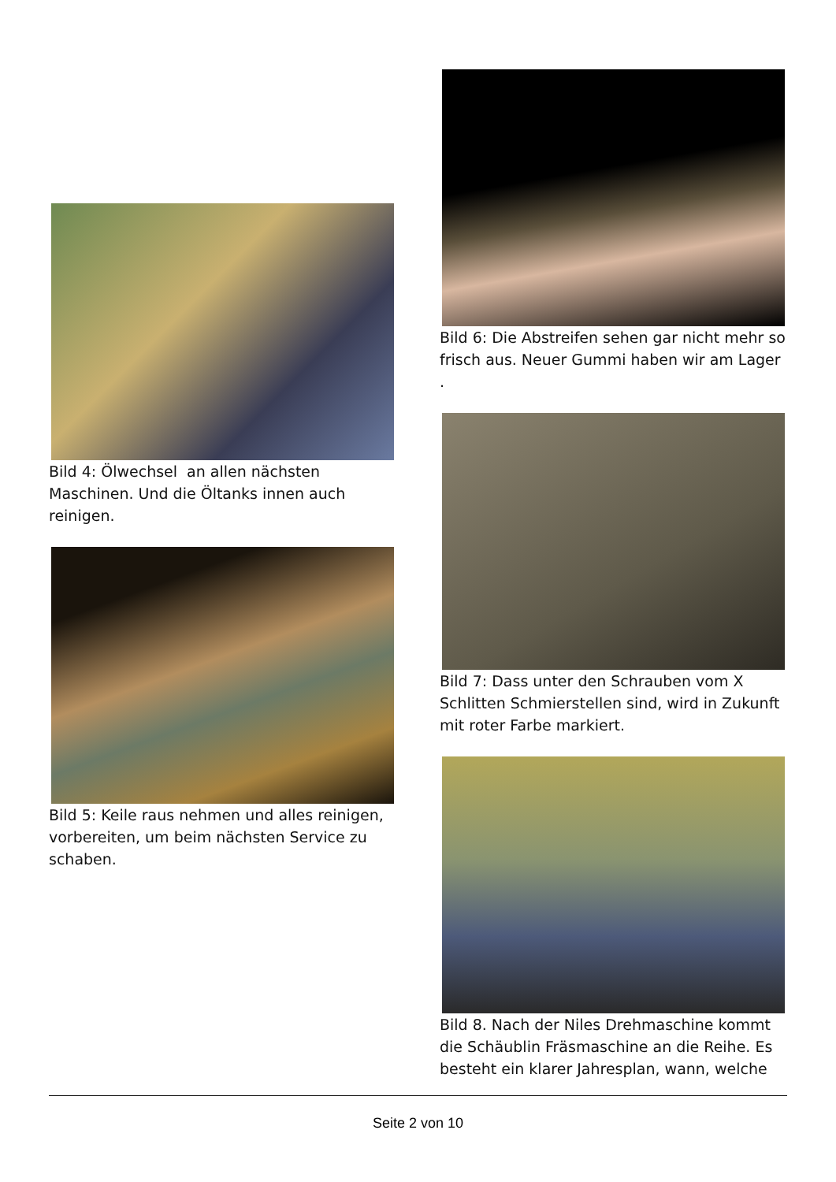Bild 4: Ölwechsel an allen nächsten Maschinen. Und die Öltanks innen auch reinigen.
Bild 5: Keile raus nehmen und alles reinigen, vorbereiten, um beim nächsten Service zu schaben.
Bild 6: Die Abstreifen sehen gar nicht mehr so frisch aus. Neuer Gummi haben wir am Lager
.
Bild 7: Dass unter den Schrauben vom X Schlitten Schmierstellen sind, wird in Zukunft mit roter Farbe markiert.
Bild 8. Nach der Niles Drehmaschine kommt die Schäublin Fräsmaschine an die Reihe. Es besteht ein klarer Jahresplan, wann, welche
Seite 2 von 10